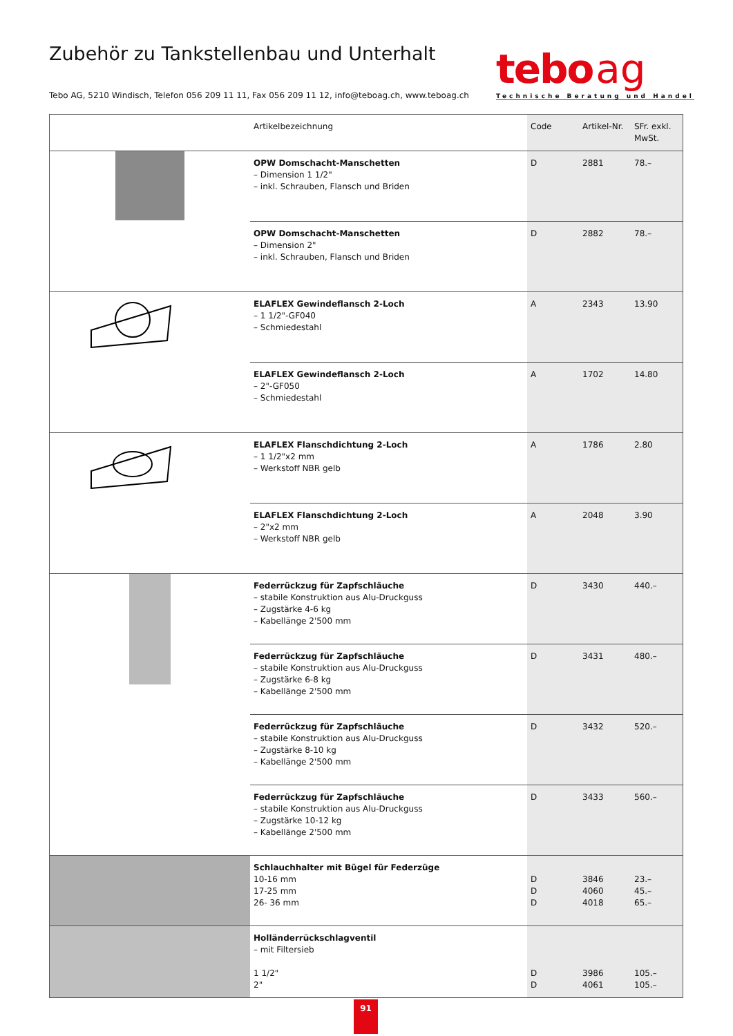Zubehör zu Tankstellenbau und Unterhalt
Tebo AG, 5210 Windisch, Telefon 056 209 11 11, Fax 056 209 11 12, info@teboag.ch, www.teboag.ch
tebo ag
Technische Beratung und Handel
| | Artikelbezeichnung | Code | Artikel-Nr. | SFr. exkl. MwSt. |
| --- | --- | --- | --- | --- |
| | OPW Domschacht-Manschetten – Dimension 1 1/2" – inkl. Schrauben, Flansch und Briden | D | 2881 | 78.– |
| | OPW Domschacht-Manschetten – Dimension 2" – inkl. Schrauben, Flansch und Briden | D | 2882 | 78.– |
| | ELAFLEX Gewindeflansch 2-Loch – 1 1/2"-GF040 – Schmiedestahl | A | 2343 | 13.90 |
| | ELAFLEX Gewindeflansch 2-Loch – 2"-GF050 – Schmiedestahl | A | 1702 | 14.80 |
| | ELAFLEX Flanschdichtung 2-Loch – 1 1/2"x2 mm – Werkstoff NBR gelb | A | 1786 | 2.80 |
| | ELAFLEX Flanschdichtung 2-Loch – 2"x2 mm – Werkstoff NBR gelb | A | 2048 | 3.90 |
| | Federrückzug für Zapfschläuche – stabile Konstruktion aus Alu-Druckguss – Zugstärke 4-6 kg – Kabellänge 2'500 mm | D | 3430 | 440.– |
| | Federrückzug für Zapfschläuche – stabile Konstruktion aus Alu-Druckguss – Zugstärke 6-8 kg – Kabellänge 2'500 mm | D | 3431 | 480.– |
| | Federrückzug für Zapfschläuche – stabile Konstruktion aus Alu-Druckguss – Zugstärke 8-10 kg – Kabellänge 2'500 mm | D | 3432 | 520.– |
| | Federrückzug für Zapfschläuche – stabile Konstruktion aus Alu-Druckguss – Zugstärke 10-12 kg – Kabellänge 2'500 mm | D | 3433 | 560.– |
| | Schlauchhalter mit Bügel für Federzüge 10-16 mm 17-25 mm 26- 36 mm | D D D | 3846 4060 4018 | 23.– 45.– 65.– |
| | Holländerrückschlagventil – mit Filtersieb 1 1/2" 2" | D D | 3986 4061 | 105.– 105.– |
91